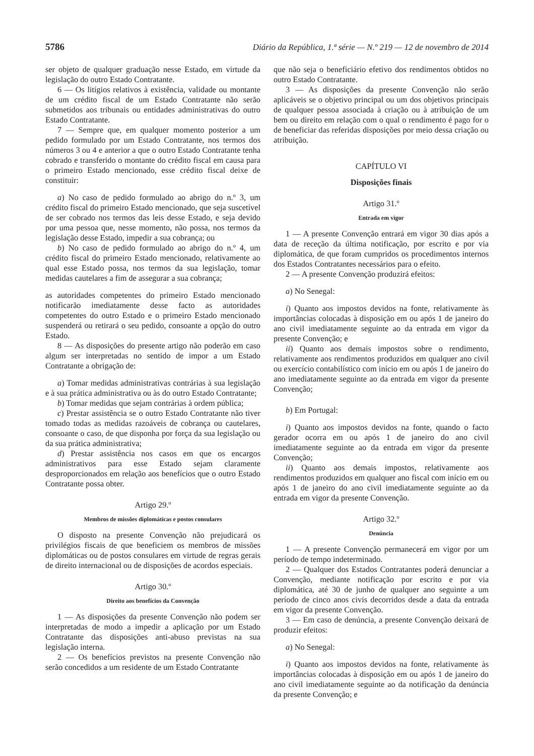5786 Diário da República, 1.ª série — N.º 219 — 12 de novembro de 2014
ser objeto de qualquer graduação nesse Estado, em virtude da legislação do outro Estado Contratante.
6 — Os litígios relativos à existência, validade ou montante de um crédito fiscal de um Estado Contratante não serão submetidos aos tribunais ou entidades administrativas do outro Estado Contratante.
7 — Sempre que, em qualquer momento posterior a um pedido formulado por um Estado Contratante, nos termos dos números 3 ou 4 e anterior a que o outro Estado Contratante tenha cobrado e transferido o montante do crédito fiscal em causa para o primeiro Estado mencionado, esse crédito fiscal deixe de constituir:
a) No caso de pedido formulado ao abrigo do n.º 3, um crédito fiscal do primeiro Estado mencionado, que seja suscetível de ser cobrado nos termos das leis desse Estado, e seja devido por uma pessoa que, nesse momento, não possa, nos termos da legislação desse Estado, impedir a sua cobrança; ou
b) No caso de pedido formulado ao abrigo do n.º 4, um crédito fiscal do primeiro Estado mencionado, relativamente ao qual esse Estado possa, nos termos da sua legislação, tomar medidas cautelares a fim de assegurar a sua cobrança;
as autoridades competentes do primeiro Estado mencionado notificarão imediatamente desse facto as autoridades competentes do outro Estado e o primeiro Estado mencionado suspenderá ou retirará o seu pedido, consoante a opção do outro Estado.
8 — As disposições do presente artigo não poderão em caso algum ser interpretadas no sentido de impor a um Estado Contratante a obrigação de:
a) Tomar medidas administrativas contrárias à sua legislação e à sua prática administrativa ou às do outro Estado Contratante;
b) Tomar medidas que sejam contrárias à ordem pública;
c) Prestar assistência se o outro Estado Contratante não tiver tomado todas as medidas razoáveis de cobrança ou cautelares, consoante o caso, de que disponha por força da sua legislação ou da sua prática administrativa;
d) Prestar assistência nos casos em que os encargos administrativos para esse Estado sejam claramente desproporcionados em relação aos benefícios que o outro Estado Contratante possa obter.
Artigo 29.º
Membros de missões diplomáticas e postos consulares
O disposto na presente Convenção não prejudicará os privilégios fiscais de que beneficiem os membros de missões diplomáticas ou de postos consulares em virtude de regras gerais de direito internacional ou de disposições de acordos especiais.
Artigo 30.º
Direito aos benefícios da Convenção
1 — As disposições da presente Convenção não podem ser interpretadas de modo a impedir a aplicação por um Estado Contratante das disposições anti-abuso previstas na sua legislação interna.
2 — Os benefícios previstos na presente Convenção não serão concedidos a um residente de um Estado Contratante
que não seja o beneficiário efetivo dos rendimentos obtidos no outro Estado Contratante.
3 — As disposições da presente Convenção não serão aplicáveis se o objetivo principal ou um dos objetivos principais de qualquer pessoa associada à criação ou à atribuição de um bem ou direito em relação com o qual o rendimento é pago for o de beneficiar das referidas disposições por meio dessa criação ou atribuição.
CAPÍTULO VI
Disposições finais
Artigo 31.º
Entrada em vigor
1 — A presente Convenção entrará em vigor 30 dias após a data de receção da última notificação, por escrito e por via diplomática, de que foram cumpridos os procedimentos internos dos Estados Contratantes necessários para o efeito.
2 — A presente Convenção produzirá efeitos:
a) No Senegal:
i) Quanto aos impostos devidos na fonte, relativamente às importâncias colocadas à disposição em ou após 1 de janeiro do ano civil imediatamente seguinte ao da entrada em vigor da presente Convenção; e
ii) Quanto aos demais impostos sobre o rendimento, relativamente aos rendimentos produzidos em qualquer ano civil ou exercício contabilístico com início em ou após 1 de janeiro do ano imediatamente seguinte ao da entrada em vigor da presente Convenção;
b) Em Portugal:
i) Quanto aos impostos devidos na fonte, quando o facto gerador ocorra em ou após 1 de janeiro do ano civil imediatamente seguinte ao da entrada em vigor da presente Convenção;
ii) Quanto aos demais impostos, relativamente aos rendimentos produzidos em qualquer ano fiscal com início em ou após 1 de janeiro do ano civil imediatamente seguinte ao da entrada em vigor da presente Convenção.
Artigo 32.º
Denúncia
1 — A presente Convenção permanecerá em vigor por um período de tempo indeterminado.
2 — Qualquer dos Estados Contratantes poderá denunciar a Convenção, mediante notificação por escrito e por via diplomática, até 30 de junho de qualquer ano seguinte a um período de cinco anos civis decorridos desde a data da entrada em vigor da presente Convenção.
3 — Em caso de denúncia, a presente Convenção deixará de produzir efeitos:
a) No Senegal:
i) Quanto aos impostos devidos na fonte, relativamente às importâncias colocadas à disposição em ou após 1 de janeiro do ano civil imediatamente seguinte ao da notificação da denúncia da presente Convenção; e